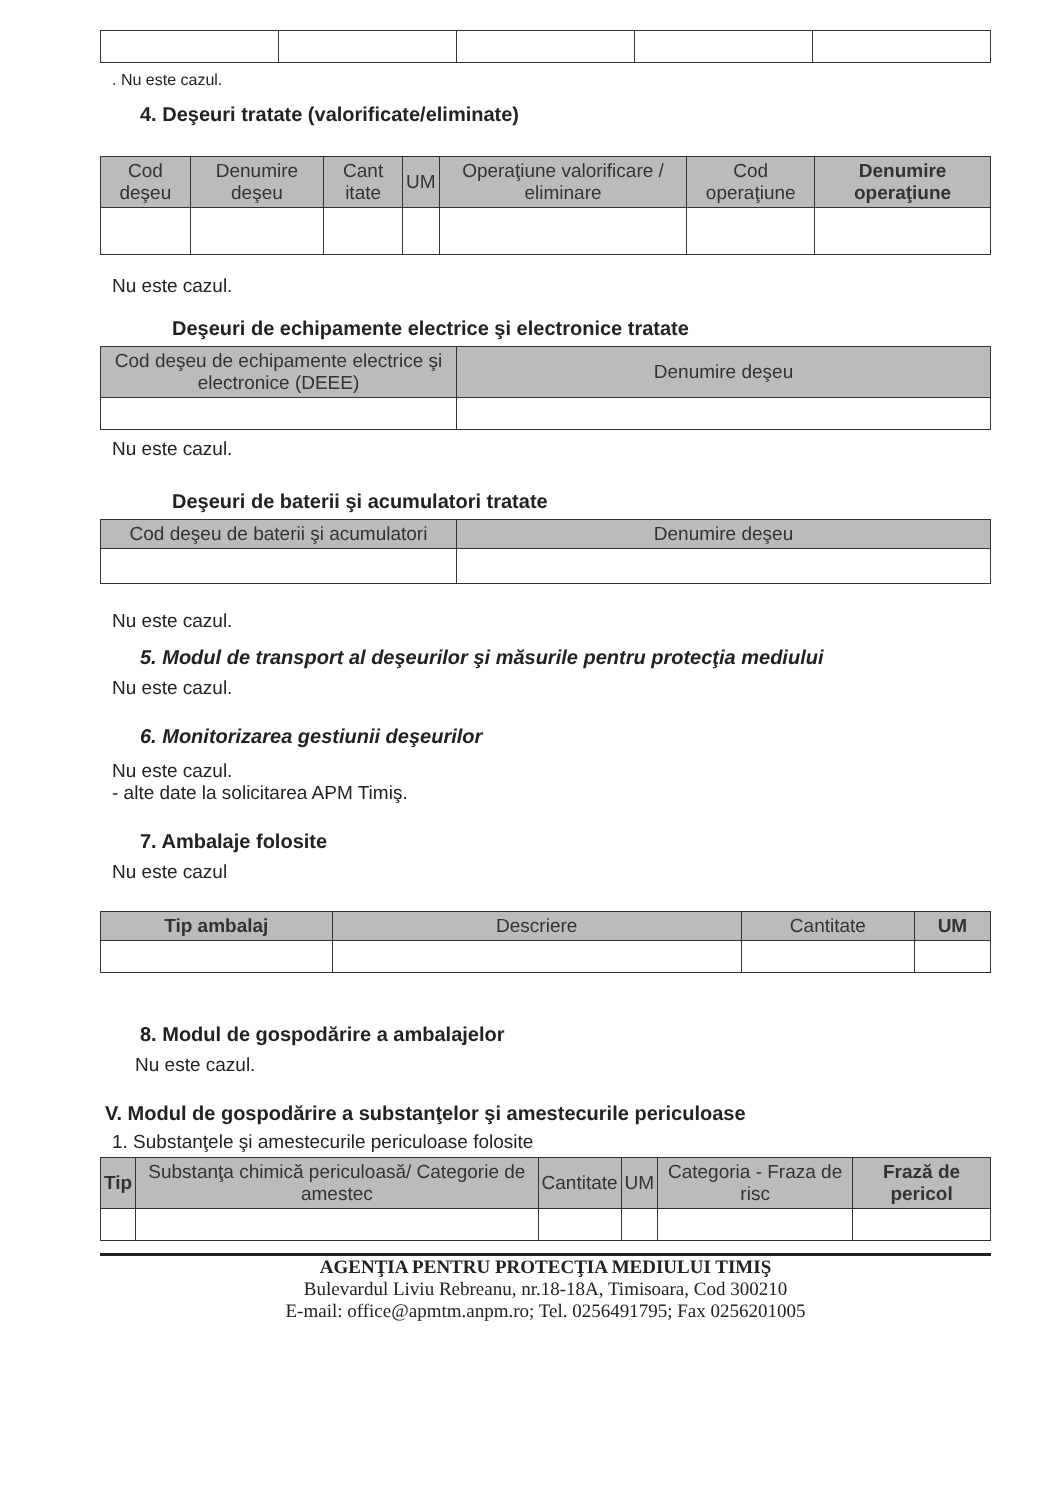. Nu este cazul.
4. Deşeuri tratate (valorificate/eliminate)
| Cod deşeu | Denumire deşeu | Cant itate | UM | Operaţiune valorificare / eliminare | Cod operaţiune | Denumire operaţiune |
| --- | --- | --- | --- | --- | --- | --- |
Nu este cazul.
Deşeuri de echipamente electrice şi electronice tratate
| Cod deşeu de echipamente electrice şi electronice (DEEE) | Denumire deşeu |
| --- | --- |
Nu este cazul.
Deşeuri de baterii şi acumulatori tratate
| Cod deşeu de baterii şi acumulatori | Denumire deşeu |
| --- | --- |
Nu este cazul.
5. Modul de transport al deşeurilor şi măsurile pentru protecţia mediului
Nu este cazul.
6. Monitorizarea gestiunii deşeurilor
Nu este cazul.
- alte date la solicitarea APM Timiş.
7. Ambalaje folosite
Nu este cazul
| Tip ambalaj | Descriere | Cantitate | UM |
| --- | --- | --- | --- |
8. Modul de gospodărire a ambalajelor
Nu este cazul.
V. Modul de gospodărire a substanţelor şi amestecurile periculoase
1. Substanţele şi amestecurile periculoase folosite
| Tip | Substanţa chimică periculoasă/ Categorie de amestec | Cantitate | UM | Categoria - Fraza de risc | Frază de pericol |
| --- | --- | --- | --- | --- | --- |
AGENŢIA PENTRU PROTECŢIA MEDIULUI TIMIŞ
Bulevardul Liviu Rebreanu, nr.18-18A, Timisoara, Cod 300210
E-mail: office@apmtm.anpm.ro; Tel. 0256491795; Fax 0256201005